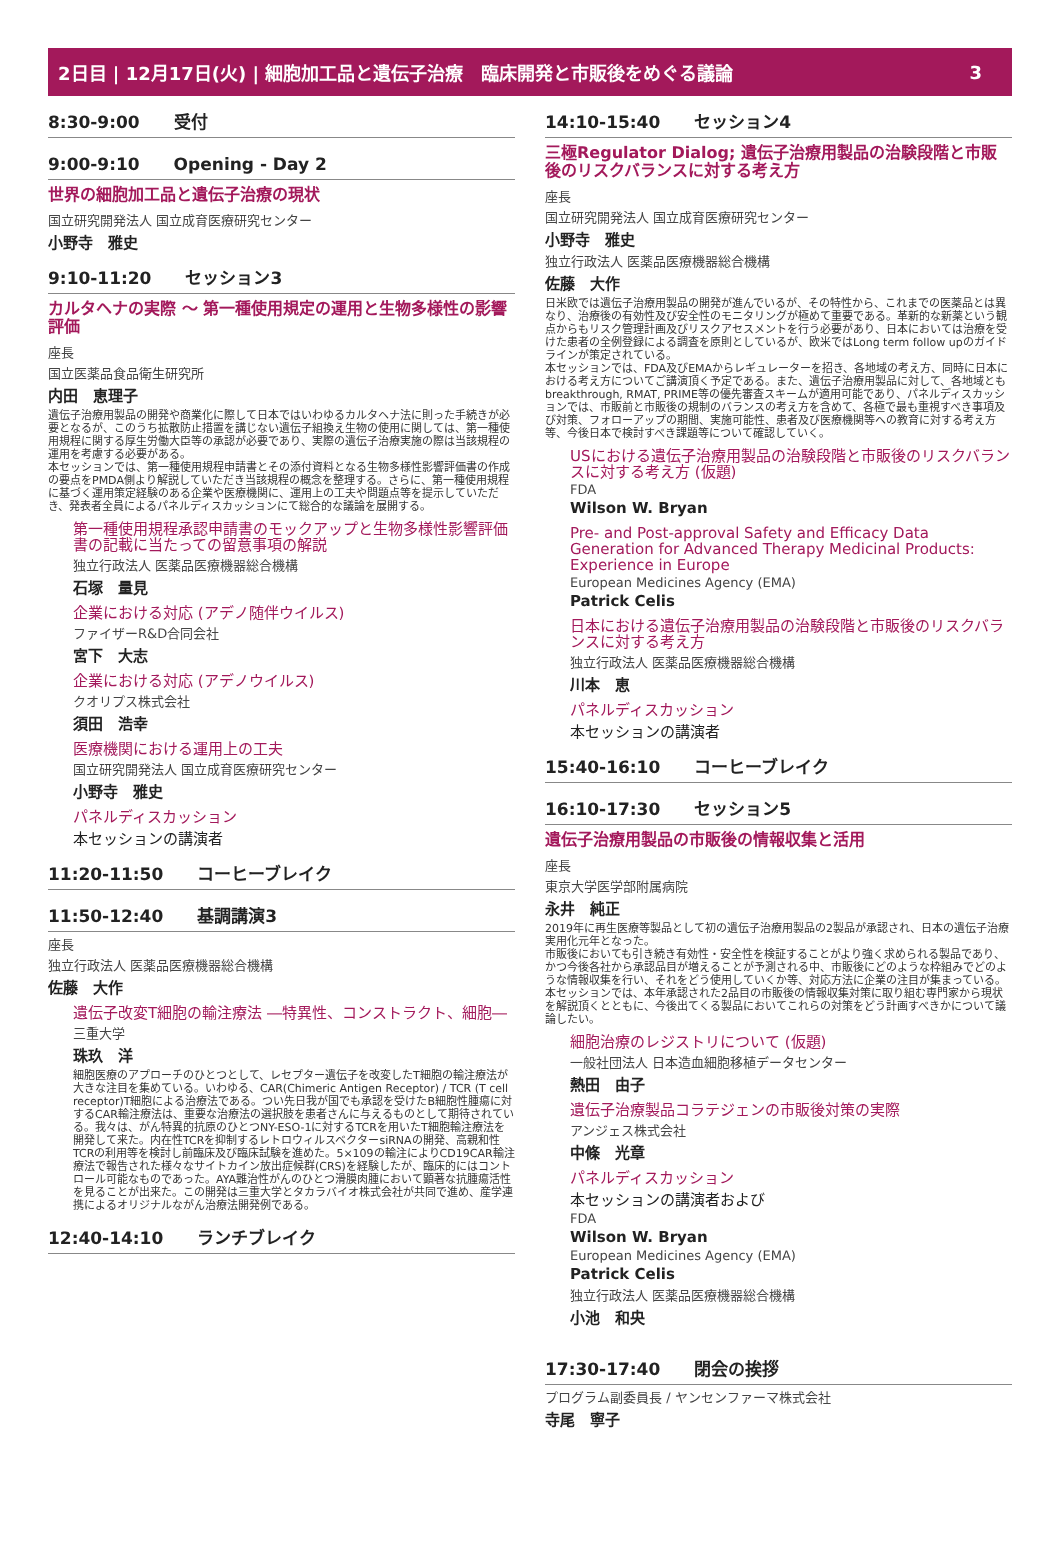2日目 | 12月17日(火) | 細胞加工品と遺伝子治療　臨床開発と市販後をめぐる議論 3
8:30-9:00　　受付
9:00-9:10　　Opening - Day 2
世界の細胞加工品と遺伝子治療の現状
国立研究開発法人 国立成育医療研究センター
小野寺　雅史
9:10-11:20　　セッション3
カルタヘナの実際 ～ 第一種使用規定の運用と生物多様性の影響評価
座長
国立医薬品食品衛生研究所
内田　恵理子
遺伝子治療用製品の開発や商業化に際して日本ではいわゆるカルタヘナ法に則った手続きが必要となるが、このうち拡散防止措置を講じない遺伝子組換え生物の使用に関しては、第一種使用規程に関する厚生労働大臣等の承認が必要であり、実際の遺伝子治療実施の際は当該規程の運用を考慮する必要がある。
本セッションでは、第一種使用規程申請書とその添付資料となる生物多様性影響評価書の作成の要点をPMDA側より解説していただき当該規程の概念を整理する。さらに、第一種使用規程に基づく運用策定経験のある企業や医療機関に、運用上の工夫や問題点等を提示していただき、発表者全員によるパネルディスカッションにて総合的な議論を展開する。
第一種使用規程承認申請書のモックアップと生物多様性影響評価書の記載に当たっての留意事項の解説
独立行政法人 医薬品医療機器総合機構
石塚　量見
企業における対応 (アデノ随伴ウイルス)
ファイザーR&D合同会社
宮下　大志
企業における対応 (アデノウイルス)
クオリプス株式会社
須田　浩幸
医療機関における運用上の工夫
国立研究開発法人 国立成育医療研究センター
小野寺　雅史
パネルディスカッション
本セッションの講演者
11:20-11:50　　コーヒーブレイク
11:50-12:40　　基調講演3
座長
独立行政法人 医薬品医療機器総合機構
佐藤　大作
遺伝子改変T細胞の輸注療法 ―特異性、コンストラクト、細胞―
三重大学
珠玖　洋
細胞医療のアプローチのひとつとして、レセプター遺伝子を改変したT細胞の輸注療法が大きな注目を集めている。いわゆる、CAR(Chimeric Antigen Receptor) / TCR (T cell receptor)T細胞による治療法である。つい先日我が国でも承認を受けたB細胞性腫瘍に対するCAR輸注療法は、重要な治療法の選択肢を患者さんに与えるものとして期待されている。我々は、がん特異的抗原のひとつNY-ESO-1に対するTCRを用いたT細胞輸注療法を開発して来た。内在性TCRを抑制するレトロウィルスベクターsiRNAの開発、高親和性TCRの利用等を検討し前臨床及び臨床試験を進めた。5×109の輸注によりCD19CAR輸注療法で報告された様々なサイトカイン放出症候群(CRS)を経験したが、臨床的にはコントロール可能なものであった。AYA難治性がんのひとつ滑膜肉腫において顕著な抗腫瘍活性を見ることが出来た。この開発は三重大学とタカラバイオ株式会社が共同で進め、産学連携によるオリジナルながん治療法開発例である。
12:40-14:10　　ランチブレイク
14:10-15:40　　セッション4
三極Regulator Dialog; 遺伝子治療用製品の治験段階と市販後のリスクバランスに対する考え方
座長
国立研究開発法人 国立成育医療研究センター
小野寺　雅史
独立行政法人 医薬品医療機器総合機構
佐藤　大作
日米欧では遺伝子治療用製品の開発が進んでいるが、その特性から、これまでの医薬品とは異なり、治療後の有効性及び安全性のモニタリングが極めて重要である。革新的な新薬という観点からもリスク管理計画及びリスクアセスメントを行う必要があり、日本においては治療を受けた患者の全例登録による調査を原則としているが、欧米ではLong term follow upのガイドラインが策定されている。
本セッションでは、FDA及びEMAからレギュレーターを招き、各地域の考え方、同時に日本における考え方についてご講演頂く予定である。また、遺伝子治療用製品に対して、各地域ともbreakthrough, RMAT, PRIME等の優先審査スキームが適用可能であり、パネルディスカッションでは、市販前と市販後の規制のバランスの考え方を含めて、各極で最も重視すべき事項及び対策、フォローアップの期間、実施可能性、患者及び医療機関等への教育に対する考え方等、今後日本で検討すべき課題等について確認していく。
USにおける遺伝子治療用製品の治験段階と市販後のリスクバランスに対する考え方 (仮題)
FDA
Wilson W. Bryan
Pre- and Post-approval Safety and Efficacy Data Generation for Advanced Therapy Medicinal Products: Experience in Europe
European Medicines Agency (EMA)
Patrick Celis
日本における遺伝子治療用製品の治験段階と市販後のリスクバランスに対する考え方
独立行政法人 医薬品医療機器総合機構
川本　恵
パネルディスカッション
本セッションの講演者
15:40-16:10　　コーヒーブレイク
16:10-17:30　　セッション5
遺伝子治療用製品の市販後の情報収集と活用
座長
東京大学医学部附属病院
永井　純正
2019年に再生医療等製品として初の遺伝子治療用製品の2製品が承認され、日本の遺伝子治療実用化元年となった。
市販後においても引き続き有効性・安全性を検証することがより強く求められる製品であり、かつ今後各社から承認品目が増えることが予測される中、市販後にどのような枠組みでどのような情報収集を行い、それをどう使用していくか等、対応方法に企業の注目が集まっている。
本セッションでは、本年承認された2品目の市販後の情報収集対策に取り組む専門家から現状を解説頂くとともに、今後出てくる製品においてこれらの対策をどう計画すべきかについて議論したい。
細胞治療のレジストリについて (仮題)
一般社団法人 日本造血細胞移植データセンター
熱田　由子
遺伝子治療製品コラテジェンの市販後対策の実際
アンジェス株式会社
中條　光章
パネルディスカッション
本セッションの講演者および
FDA
Wilson W. Bryan
European Medicines Agency (EMA)
Patrick Celis
独立行政法人 医薬品医療機器総合機構
小池　和央
17:30-17:40　　閉会の挨拶
プログラム副委員長 / ヤンセンファーマ株式会社
寺尾　寧子